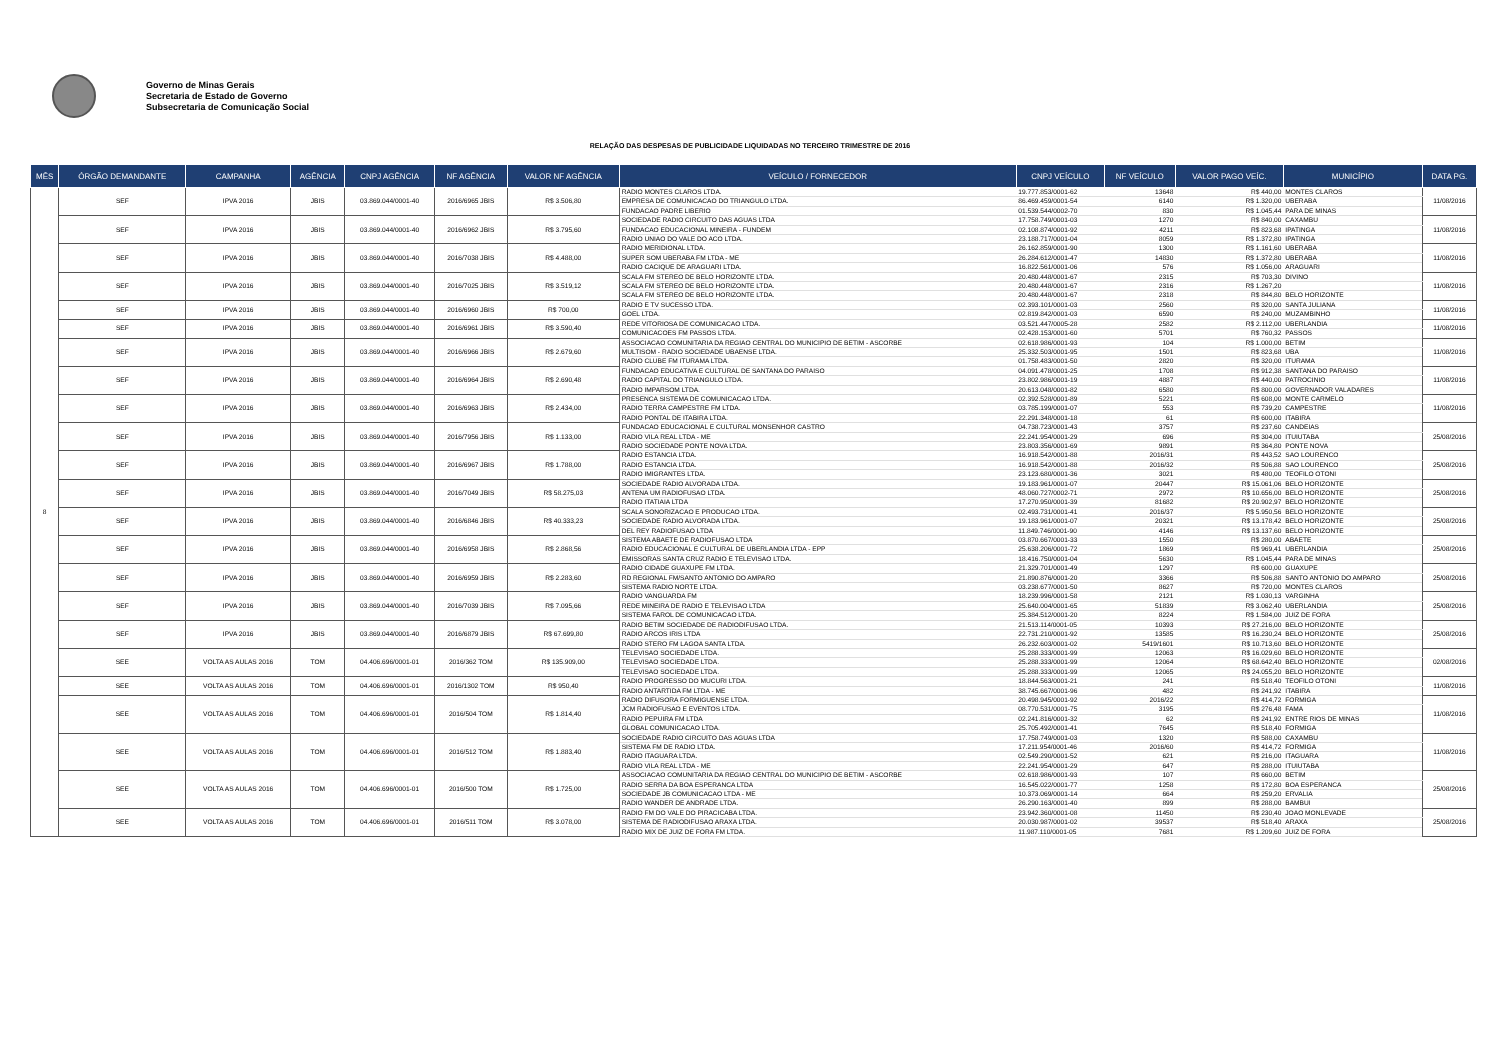Governo de Minas Gerais
Secretaria de Estado de Governo
Subsecretaria de Comunicação Social
RELAÇÃO DAS DESPESAS DE PUBLICIDADE LIQUIDADAS NO TERCEIRO TRIMESTRE DE 2016
| MÊS | ÓRGÃO DEMANDANTE | CAMPANHA | AGÊNCIA | CNPJ AGÊNCIA | NF AGÊNCIA | VALOR NF AGÊNCIA | VEÍCULO / FORNECEDOR | CNPJ VEÍCULO | NF VEÍCULO | VALOR PAGO VEÍC. | MUNICÍPIO | DATA PG. |
| --- | --- | --- | --- | --- | --- | --- | --- | --- | --- | --- | --- | --- |
| 8 | SEF | IPVA 2016 | JBIS | 03.869.044/0001-40 | 2016/6965 JBIS | R$ 3.506,80 | RADIO MONTES CLAROS LTDA. | 19.777.853/0001-62 | 13648 | R$ 440,00 | MONTES CLAROS | 11/08/2016 |
| | | | | | | | EMPRESA DE COMUNICACAO DO TRIANGULO LTDA. | 86.469.459/0001-54 | 6140 | R$ 1.320,00 | UBERABA | |
| | | | | | | | FUNDACAO PADRE LIBERIO | 01.539.544/0002-70 | 830 | R$ 1.045,44 | PARA DE MINAS | |
| | SEF | IPVA 2016 | JBIS | 03.869.044/0001-40 | 2016/6962 JBIS | R$ 3.795,60 | SOCIEDADE RADIO CIRCUITO DAS AGUAS LTDA | 17.758.749/0001-03 | 1270 | R$ 840,00 | CAXAMBU | 11/08/2016 |
| | | | | | | | FUNDACAO EDUCACIONAL MINEIRA - FUNDEM | 02.108.874/0001-92 | 4211 | R$ 823,68 | IPATINGA | |
| | | | | | | | RADIO UNIAO DO VALE DO ACO LTDA. | 23.188.717/0001-04 | 8059 | R$ 1.372,80 | IPATINGA | |
| | SEF | IPVA 2016 | JBIS | 03.869.044/0001-40 | 2016/7038 JBIS | R$ 4.488,00 | RADIO MERIDIONAL LTDA. | 26.162.859/0001-90 | 1300 | R$ 1.161,60 | UBERABA | 11/08/2016 |
| | | | | | | | SUPER SOM UBERABA FM LTDA - ME | 26.284.612/0001-47 | 14830 | R$ 1.372,80 | UBERABA | |
| | | | | | | | RADIO CACIQUE DE ARAGUARI LTDA. | 16.822.561/0001-06 | 576 | R$ 1.056,00 | ARAGUARI | |
| | SEF | IPVA 2016 | JBIS | 03.869.044/0001-40 | 2016/7025 JBIS | R$ 3.519,12 | SCALA FM STEREO DE BELO HORIZONTE LTDA. | 20.480.448/0001-67 | 2315 | R$ 703,30 | DIVINO | 11/08/2016 |
| | | | | | | | SCALA FM STEREO DE BELO HORIZONTE LTDA. | 20.480.448/0001-67 | 2316 | R$ 1.267,20 | | |
| | | | | | | | SCALA FM STEREO DE BELO HORIZONTE LTDA. | 20.480.448/0001-67 | 2318 | R$ 844,80 | BELO HORIZONTE | |
| | SEF | IPVA 2016 | JBIS | 03.869.044/0001-40 | 2016/6960 JBIS | R$ 700,00 | RADIO E TV SUCESSO LTDA. | 02.393.101/0001-03 | 2560 | R$ 320,00 | SANTA JULIANA | 11/08/2016 |
| | | | | | | | GOEL LTDA. | 02.819.842/0001-03 | 6590 | R$ 240,00 | MUZAMBINHO | |
| | SEF | IPVA 2016 | JBIS | 03.869.044/0001-40 | 2016/6961 JBIS | R$ 3.590,40 | REDE VITORIOSA DE COMUNICACAO LTDA. | 03.521.447/0005-28 | 2582 | R$ 2.112,00 | UBERLANDIA | 11/08/2016 |
| | | | | | | | COMUNICACOES FM PASSOS LTDA. | 02.428.153/0001-60 | 5701 | R$ 760,32 | PASSOS | |
| | SEF | IPVA 2016 | JBIS | 03.869.044/0001-40 | 2016/6966 JBIS | R$ 2.679,60 | ASSOCIACAO COMUNITARIA DA REGIAO CENTRAL DO MUNICIPIO DE BETIM - ASCORBE | 02.618.986/0001-93 | 104 | R$ 1.000,00 | BETIM | 11/08/2016 |
| | | | | | | | MULTISOM - RADIO SOCIEDADE UBAENSE LTDA. | 25.332.503/0001-95 | 1501 | R$ 823,68 | UBA | |
| | | | | | | | RADIO CLUBE FM ITURAMA LTDA. | 01.758.483/0001-50 | 2820 | R$ 320,00 | ITURAMA | |
| | SEF | IPVA 2016 | JBIS | 03.869.044/0001-40 | 2016/6964 JBIS | R$ 2.690,48 | FUNDACAO EDUCATIVA E CULTURAL DE SANTANA DO PARAISO | 04.091.478/0001-25 | 1708 | R$ 912,38 | SANTANA DO PARAISO | 11/08/2016 |
| | | | | | | | RADIO CAPITAL DO TRIANGULO LTDA. | 23.802.986/0001-19 | 4887 | R$ 440,00 | PATROCINIO | |
| | | | | | | | RADIO IMPARSOM LTDA. | 20.613.048/0001-82 | 6580 | R$ 800,00 | GOVERNADOR VALADARES | |
| | SEF | IPVA 2016 | JBIS | 03.869.044/0001-40 | 2016/6963 JBIS | R$ 2.434,00 | PRESENCA SISTEMA DE COMUNICACAO LTDA. | 02.392.528/0001-89 | 5221 | R$ 608,00 | MONTE CARMELO | 11/08/2016 |
| | | | | | | | RADIO TERRA CAMPESTRE FM LTDA. | 03.785.199/0001-07 | 553 | R$ 739,20 | CAMPESTRE | |
| | | | | | | | RADIO PONTAL DE ITABIRA LTDA. | 22.291.348/0001-18 | 61 | R$ 600,00 | ITABIRA | |
| | SEF | IPVA 2016 | JBIS | 03.869.044/0001-40 | 2016/7956 JBIS | R$ 1.133,00 | FUNDACAO EDUCACIONAL E CULTURAL MONSENHOR CASTRO | 04.738.723/0001-43 | 3757 | R$ 237,60 | CANDEIAS | 25/08/2016 |
| | | | | | | | RADIO VILA REAL LTDA - ME | 22.241.954/0001-29 | 696 | R$ 304,00 | ITUIUTABA | |
| | | | | | | | RADIO SOCIEDADE PONTE NOVA LTDA. | 23.803.356/0001-69 | 9891 | R$ 364,80 | PONTE NOVA | |
| | SEF | IPVA 2016 | JBIS | 03.869.044/0001-40 | 2016/6967 JBIS | R$ 1.788,00 | RADIO ESTANCIA LTDA. | 16.918.542/0001-88 | 2016/31 | R$ 443,52 | SAO LOURENCO | 25/08/2016 |
| | | | | | | | RADIO ESTANCIA LTDA. | 16.918.542/0001-88 | 2016/32 | R$ 506,88 | SAO LOURENCO | |
| | | | | | | | RADIO IMIGRANTES LTDA. | 23.123.680/0001-36 | 3021 | R$ 480,00 | TEOFILO OTONI | |
| | SEF | IPVA 2016 | JBIS | 03.869.044/0001-40 | 2016/7049 JBIS | R$ 58.275,03 | SOCIEDADE RADIO ALVORADA LTDA. | 19.183.961/0001-07 | 20447 | R$ 15.061,06 | BELO HORIZONTE | 25/08/2016 |
| | | | | | | | ANTENA UM RADIOFUSAO LTDA. | 48.060.727/0002-71 | 2972 | R$ 10.656,00 | BELO HORIZONTE | |
| | | | | | | | RADIO ITATIAIA LTDA | 17.270.950/0001-39 | 81682 | R$ 20.902,97 | BELO HORIZONTE | |
| | SEF | IPVA 2016 | JBIS | 03.869.044/0001-40 | 2016/6846 JBIS | R$ 40.333,23 | SCALA SONORIZACAO E PRODUCAO LTDA. | 02.493.731/0001-41 | 2016/37 | R$ 5.950,56 | BELO HORIZONTE | 25/08/2016 |
| | | | | | | | SOCIEDADE RADIO ALVORADA LTDA. | 19.183.961/0001-07 | 20321 | R$ 13.178,42 | BELO HORIZONTE | |
| | | | | | | | DEL REY RADIOFUSAO LTDA | 11.849.746/0001-90 | 4146 | R$ 13.137,60 | BELO HORIZONTE | |
| | SEF | IPVA 2016 | JBIS | 03.869.044/0001-40 | 2016/6958 JBIS | R$ 2.868,56 | SISTEMA ABAETE DE RADIOFUSAO LTDA | 03.870.667/0001-33 | 1550 | R$ 280,00 | ABAETE | 25/08/2016 |
| | | | | | | | RADIO EDUCACIONAL E CULTURAL DE UBERLANDIA LTDA - EPP | 25.638.206/0001-72 | 1869 | R$ 969,41 | UBERLANDIA | |
| | | | | | | | EMISSORAS SANTA CRUZ RADIO E TELEVISAO LTDA. | 18.416.750/0001-04 | 5630 | R$ 1.045,44 | PARA DE MINAS | |
| | SEF | IPVA 2016 | JBIS | 03.869.044/0001-40 | 2016/6959 JBIS | R$ 2.283,60 | RADIO CIDADE GUAXUPE FM LTDA. | 21.329.701/0001-49 | 1297 | R$ 600,00 | GUAXUPE | 25/08/2016 |
| | | | | | | | RD REGIONAL FM/SANTO ANTONIO DO AMPARO | 21.890.876/0001-20 | 3366 | R$ 506,88 | SANTO ANTONIO DO AMPARO | |
| | | | | | | | SISTEMA RADIO NORTE LTDA. | 03.238.677/0001-50 | 8627 | R$ 720,00 | MONTES CLAROS | |
| | SEF | IPVA 2016 | JBIS | 03.869.044/0001-40 | 2016/7039 JBIS | R$ 7.095,66 | RADIO VANGUARDA FM | 18.239.996/0001-58 | 2121 | R$ 1.030,13 | VARGINHA | 25/08/2016 |
| | | | | | | | REDE MINEIRA DE RADIO E TELEVISAO LTDA | 25.640.004/0001-65 | 51839 | R$ 3.062,40 | UBERLANDIA | |
| | | | | | | | SISTEMA FAROL DE COMUNICACAO LTDA. | 25.384.512/0001-20 | 8224 | R$ 1.584,00 | JUIZ DE FORA | |
| | SEF | IPVA 2016 | JBIS | 03.869.044/0001-40 | 2016/6879 JBIS | R$ 67.699,80 | RADIO BETIM SOCIEDADE DE RADIODIFUSAO LTDA. | 21.513.114/0001-05 | 10393 | R$ 27.216,00 | BELO HORIZONTE | 25/08/2016 |
| | | | | | | | RADIO ARCOS IRIS LTDA | 22.731.210/0001-92 | 13585 | R$ 16.230,24 | BELO HORIZONTE | |
| | | | | | | | RADIO STERO FM LAGOA SANTA LTDA. | 26.232.603/0001-02 | 5419/1601 | R$ 10.713,60 | BELO HORIZONTE | |
| | SEE | VOLTA AS AULAS 2016 | TOM | 04.406.696/0001-01 | 2016/362 TOM | R$ 135.909,00 | TELEVISAO SOCIEDADE LTDA. | 25.288.333/0001-99 | 12063 | R$ 16.029,60 | BELO HORIZONTE | 02/08/2016 |
| | | | | | | | TELEVISAO SOCIEDADE LTDA. | 25.288.333/0001-99 | 12064 | R$ 68.642,40 | BELO HORIZONTE | |
| | | | | | | | TELEVISAO SOCIEDADE LTDA. | 25.288.333/0001-99 | 12065 | R$ 24.055,20 | BELO HORIZONTE | |
| | SEE | VOLTA AS AULAS 2016 | TOM | 04.406.696/0001-01 | 2016/1302 TOM | R$ 950,40 | RADIO PROGRESSO DO MUCURI LTDA. | 18.844.563/0001-21 | 241 | R$ 518,40 | TEOFILO OTONI | 11/08/2016 |
| | | | | | | | RADIO ANTARTIDA FM LTDA - ME | 38.745.667/0001-96 | 482 | R$ 241,92 | ITABIRA | |
| | SEE | VOLTA AS AULAS 2016 | TOM | 04.406.696/0001-01 | 2016/504 TOM | R$ 1.814,40 | RADIO DIFUSORA FORMIGUENSE LTDA. | 20.498.945/0001-92 | 2016/22 | R$ 414,72 | FORMIGA | 11/08/2016 |
| | | | | | | | JCM RADIOFUSAO E EVENTOS LTDA. | 08.770.531/0001-75 | 3195 | R$ 276,48 | FAMA | |
| | | | | | | | RADIO PEPUIRA FM LTDA | 02.241.816/0001-32 | 62 | R$ 241,92 | ENTRE RIOS DE MINAS | |
| | | | | | | | GLOBAL COMUNICACAO LTDA. | 25.705.492/0001-41 | 7645 | R$ 518,40 | FORMIGA | |
| | SEE | VOLTA AS AULAS 2016 | TOM | 04.406.696/0001-01 | 2016/512 TOM | R$ 1.883,40 | SOCIEDADE RADIO CIRCUITO DAS AGUAS LTDA | 17.758.749/0001-03 | 1320 | R$ 588,00 | CAXAMBU | 11/08/2016 |
| | | | | | | | SISTEMA FM DE RADIO LTDA. | 17.211.954/0001-46 | 2016/60 | R$ 414,72 | FORMIGA | |
| | | | | | | | RADIO ITAGUARA LTDA. | 02.549.290/0001-52 | 621 | R$ 216,00 | ITAGUARA | |
| | | | | | | | RADIO VILA REAL LTDA - ME | 22.241.954/0001-29 | 647 | R$ 288,00 | ITUIUTABA | |
| | SEE | VOLTA AS AULAS 2016 | TOM | 04.406.696/0001-01 | 2016/500 TOM | R$ 1.725,00 | ASSOCIACAO COMUNITARIA DA REGIAO CENTRAL DO MUNICIPIO DE BETIM - ASCORBE | 02.618.986/0001-93 | 107 | R$ 660,00 | BETIM | 25/08/2016 |
| | | | | | | | RADIO SERRA DA BOA ESPERANCA LTDA | 16.545.022/0001-77 | 1258 | R$ 172,80 | BOA ESPERANCA | |
| | | | | | | | SOCIEDADE JB COMUNICACAO LTDA - ME | 10.373.069/0001-14 | 664 | R$ 259,20 | ERVALIA | |
| | | | | | | | RADIO WANDER DE ANDRADE LTDA. | 26.290.163/0001-40 | 899 | R$ 288,00 | BAMBUI | |
| | SEE | VOLTA AS AULAS 2016 | TOM | 04.406.696/0001-01 | 2016/511 TOM | R$ 3.078,00 | RADIO FM DO VALE DO PIRACICABA LTDA. | 23.942.360/0001-08 | 11450 | R$ 230,40 | JOAO MONLEVADE | 25/08/2016 |
| | | | | | | | SISTEMA DE RADIODIFUSAO ARAXA LTDA. | 20.030.987/0001-02 | 39537 | R$ 518,40 | ARAXA | |
| | | | | | | | RADIO MIX DE JUIZ DE FORA FM LTDA. | 11.987.110/0001-05 | 7681 | R$ 1.209,60 | JUIZ DE FORA | |